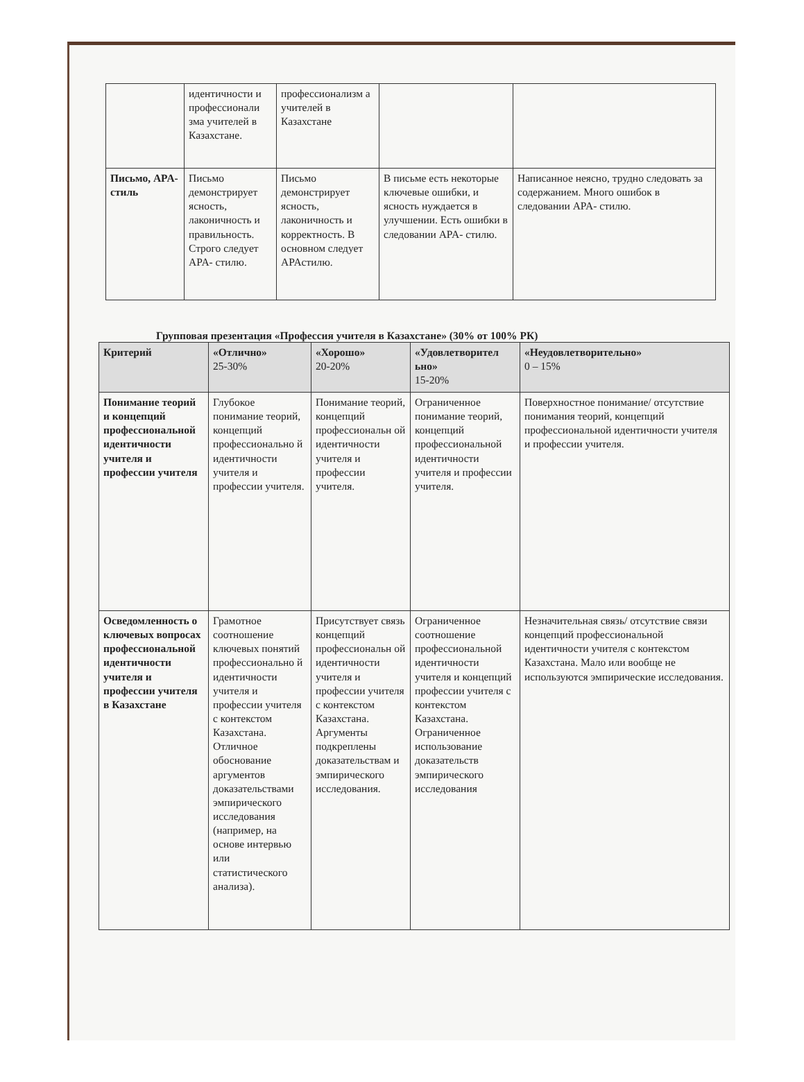| | идентичности и профессионали зма учителей в Казахстане. | профессионализм а учителей в Казахстане | | |
| Письмо, APA- стиль | Письмо демонстрирует ясность, лаконичность и правильность. Строго следует APA- стилю. | Письмо демонстрирует ясность, лаконичность и корректность. В основном следует APAстилю. | В письме есть некоторые ключевые ошибки, и ясность нуждается в улучшении. Есть ошибки в следовании APA- стилю. | Написанное неясно, трудно следовать за содержанием. Много ошибок в следовании APA- стилю. |
Групповая презентация «Профессия учителя в Казахстане» (30% от 100% РК)
| Критерий | «Отлично» 25-30% | «Хорошо» 20-20% | «Удовлетворител ьно» 15-20% | «Неудовлетворительно» 0 – 15% |
| --- | --- | --- | --- | --- |
| Понимание теорий и концепций профессиональной идентичности учителя и профессии учителя | Глубокое понимание теорий, концепций профессионально й идентичности учителя и профессии учителя. | Понимание теорий, концепций профессиональн ой идентичности учителя и профессии учителя. | Ограниченное понимание теорий, концепций профессиональной идентичности учителя и профессии учителя. | Поверхностное понимание/ отсутствие понимания теорий, концепций профессиональной идентичности учителя и профессии учителя. |
| Осведомленность о ключевых вопросах профессиональной идентичности учителя и профессии учителя в Казахстане | Грамотное соотношение ключевых понятий профессионально й идентичности учителя и профессии учителя с контекстом Казахстана. Отличное обоснование аргументов доказательствами эмпирического исследования (например, на основе интервью или статистического анализа). | Присутствует связь концепций профессиональн ой идентичности учителя и профессии учителя с контекстом Казахстана. Аргументы подкреплены доказательствам и эмпирического исследования. | Ограниченное соотношение профессиональной идентичности учителя и концепций профессии учителя с контекстом Казахстана. Ограниченное использование доказательств эмпирического исследования | Незначительная связь/ отсутствие связи концепций профессиональной идентичности учителя с контекстом Казахстана. Мало или вообще не используются эмпирические исследования. |